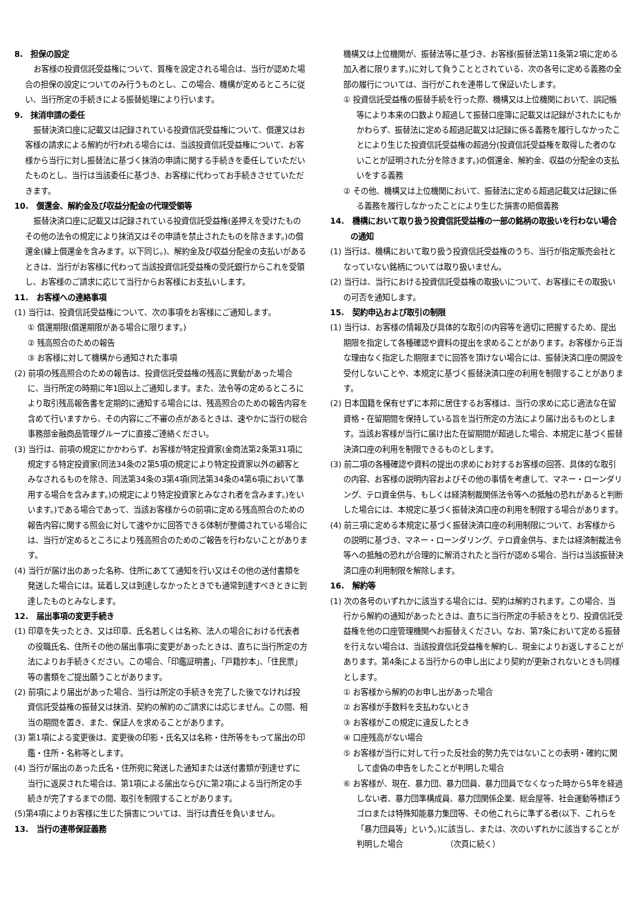8.　担保の設定
お客様の投資信託受益権について、質権を設定される場合は、当行が認めた場合の担保の設定についてのみ行うものとし、この場合、機構が定めるところに従い、当行所定の手続きによる振替処理により行います。
9.　抹消申請の委任
振替決済口座に記載又は記録されている投資信託受益権について、償還又はお客様の請求による解約が行われる場合には、当該投資信託受益権について、お客様から当行に対し振替法に基づく抹消の申請に関する手続きを委任していただいたものとし、当行は当該委任に基づき、お客様に代わってお手続きさせていただきます。
10.　償還金、解約金及び収益分配金の代理受領等
振替決済口座に記載又は記録されている投資信託受益権(差押えを受けたものその他の法令の規定により抹消又はその申請を禁止されたものを除きます。)の償還金(繰上償還金を含みます。以下同じ。)、解約金及び収益分配金の支払いがあるときは、当行がお客様に代わって当該投資信託受益権の受託銀行からこれを受領し、お客様のご請求に応じて当行からお客様にお支払いします。
11.　お客様への連絡事項
(1) 当行は、投資信託受益権について、次の事項をお客様にご通知します。
① 償還期限(償還期限がある場合に限ります。)
② 残高照合のための報告
③ お客様に対して機構から通知された事項
(2) 前項の残高照合のための報告は、投資信託受益権の残高に異動があった場合に、当行所定の時期に年1回以上ご通知します。また、法令等の定めるところにより取引残高報告書を定期的に通知する場合には、残高照合のための報告内容を含めて行いますから、その内容にご不審の点があるときは、速やかに当行の総合事務部金融商品管理グループに直接ご連絡ください。
(3) 当行は、前項の規定にかかわらず、お客様が特定投資家(金商法第2条第31項に規定する特定投資家(同法34条の2第5項の規定により特定投資家以外の顧客とみなされるものを除き、同法第34条の3第4項(同法第34条の4第6項において準用する場合を含みます。)の規定により特定投資家とみなされ者を含みます。)をいいます。)である場合であって、当該お客様からの前項に定める残高照合のための報告内容に関する照会に対して速やかに回答できる体制が整備されている場合には、当行が定めるところにより残高照合のためのご報告を行わないことがあります。
(4) 当行が届け出のあった名称、住所にあてて通知を行い又はその他の送付書類を発送した場合には。延着し又は到達しなかったときでも通常到達すべきときに到達したものとみなします。
12.　届出事項の変更手続き
(1) 印章を失ったとき、又は印章、氏名若しくは名称、法人の場合における代表者の役職氏名、住所その他の届出事項に変更があったときは、直ちに当行所定の方法によりお手続きください。この場合、「印鑑証明書」、「戸籍抄本」、「住民票」等の書類をご提出願うことがあります。
(2) 前項により届出があった場合、当行は所定の手続きを完了した後でなければ投資信託受益権の振替又は抹消、契約の解約のご請求には応じません。この間、相当の期間を置き、また、保証人を求めることがあります。
(3) 第1項による変更後は、変更後の印影・氏名又は名称・住所等をもって届出の印鑑・住所・名称等とします。
(4) 当行が届出のあった氏名・住所宛に発送した通知または送付書類が到達せずに当行に返戻された場合は、第1項による届出ならびに第2項による当行所定の手続きが完了するまでの間、取引を制限することがあります。
(5)第4項によりお客様に生じた損害については、当行は責任を負いません。
13.　当行の連帯保証義務
機構又は上位機関が、振替法等に基づき、お客様(振替法第11条第2項に定める加入者に限ります。)に対して負うこととされている、次の各号に定める義務の全部の履行については、当行がこれを連帯して保証いたします。
① 投資信託受益権の振替手続を行った際、機構又は上位機関において、誤記帳等により本来の口数より超過して振替口座簿に記載又は記録がされたにもかかわらず、振替法に定める超過記載又は記録に係る義務を履行しなかったことにより生じた投資信託受益権の超過分(投資信託受益権を取得した者のないことが証明された分を除きます。)の償還金、解約金、収益の分配金の支払いをする義務
② その他、機構又は上位機関において、振替法に定める超過記載又は記録に係る義務を履行しなかったことにより生じた損害の賠償義務
14.　機構において取り扱う投資信託受益権の一部の銘柄の取扱いを行わない場合の通知
(1) 当行は、機構において取り扱う投資信託受益権のうち、当行が指定販売会社となっていない銘柄については取り扱いません。
(2) 当行は、当行における投資信託受益権の取扱いについて、お客様にその取扱いの可否を通知します。
15.　契約申込および取引の制限
(1) 当行は、お客様の情報及び具体的な取引の内容等を適切に把握するため、提出期限を指定して各種確認や資料の提出を求めることがあります。お客様から正当な理由なく指定した期限までに回答を頂けない場合には、振替決済口座の開設を受付しないことや、本規定に基づく振替決済口座の利用を制限することがあります。
(2) 日本国籍を保有せずに本邦に居住するお客様は、当行の求めに応じ適法な在留資格・在留期間を保持している旨を当行所定の方法により届け出るものとします。当該お客様が当行に届け出た在留期間が超過した場合、本規定に基づく振替決済口座の利用を制限できるものとします。
(3) 前二項の各種確認や資料の提出の求めにお対するお客様の回答、具体的な取引の内容、お客様の説明内容およびその他の事情を考慮して、マネー・ローンダリング、テロ資金供与、もしくは経済制裁関係法令等への抵触の恐れがあると判断した場合には、本規定に基づく振替決済口座の利用を制限する場合があります。
(4) 前三項に定める本規定に基づく振替決済口座の利用制限について、お客様からの説明に基づき、マネー・ローンダリング、テロ資金供与、または経済制裁法令等への抵触の恐れが合理的に解消されたと当行が認める場合、当行は当該振替決済口座の利用制限を解除します。
16.　解約等
(1) 次の各号のいずれかに該当する場合には、契約は解約されます。この場合、当行から解約の通知があったときは、直ちに当行所定の手続きをとり、投資信託受益権を他の口座管理機関へお振替えください。なお、第7条において定める振替を行えない場合は、当該投資信託受益権を解約し、現金によりお返しすることがあります。第4条による当行からの申し出により契約が更新されないときも同様とします。
① お客様から解約のお申し出があった場合
② お客様が手数料を支払わないとき
③ お客様がこの規定に違反したとき
④ 口座残高がない場合
⑤ お客様が当行に対して行った反社会的勢力先ではないことの表明・確約に関して虚偽の申告をしたことが判明した場合
⑥ お客様が、現在、暴力団、暴力団員、暴力団員でなくなった時から5年を経過しない者、暴力団準構成員、暴力団関係企業、総会屋等、社会運動等標ぼうゴロまたは特殊知能暴力集団等、その他これらに準ずる者(以下、これらを「暴力団員等」という。)に該当し、または、次のいずれかに該当することが判明した場合　　　　　　（次頁に続く）